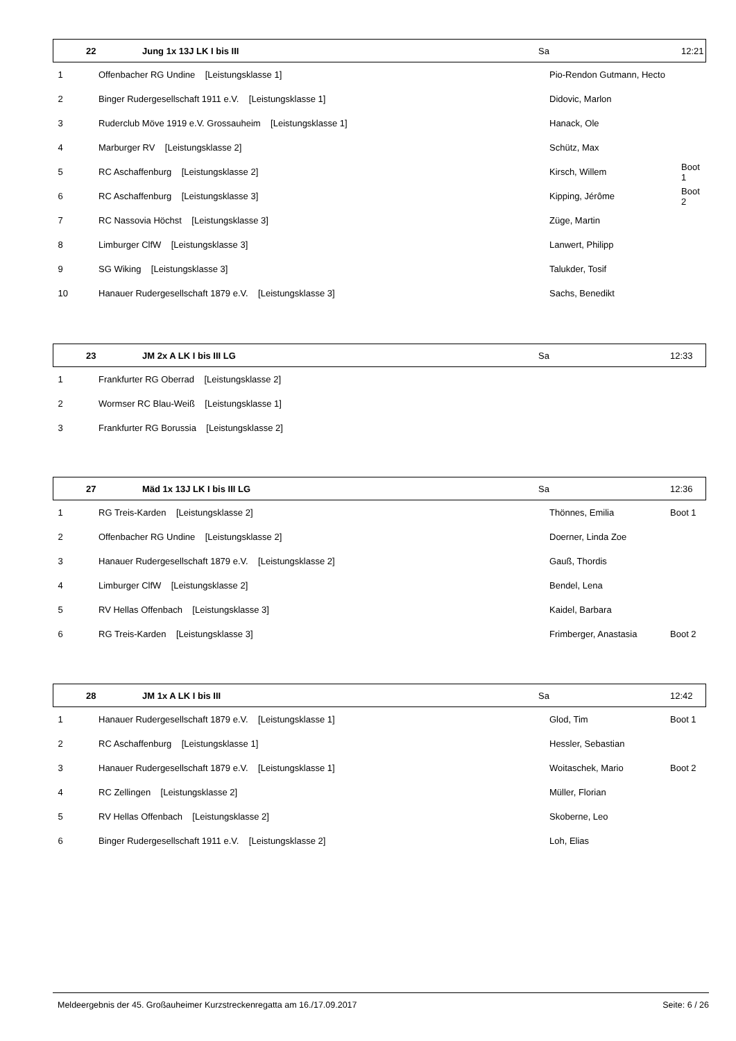| 22 | Jung 1x 13J LK I bis III | Sa | 12:21 |
| 1 | Offenbacher RG Undine [Leistungsklasse 1] | Pio-Rendon Gutmann, Hecto | |
| 2 | Binger Rudergesellschaft 1911 e.V. [Leistungsklasse 1] | Didovic, Marlon | |
| 3 | Ruderclub Möve 1919 e.V. Grossauheim [Leistungsklasse 1] | Hanack, Ole | |
| 4 | Marburger RV [Leistungsklasse 2] | Schütz, Max | |
| 5 | RC Aschaffenburg [Leistungsklasse 2] | Kirsch, Willem | Boot 1 |
| 6 | RC Aschaffenburg [Leistungsklasse 3] | Kipping, Jérôme | Boot 2 |
| 7 | RC Nassovia Höchst [Leistungsklasse 3] | Züge, Martin | |
| 8 | Limburger ClfW [Leistungsklasse 3] | Lanwert, Philipp | |
| 9 | SG Wiking [Leistungsklasse 3] | Talukder, Tosif | |
| 10 | Hanauer Rudergesellschaft 1879 e.V. [Leistungsklasse 3] | Sachs, Benedikt | |
| 23 | JM 2x A LK I bis III LG | Sa | 12:33 |
| 1 | Frankfurter RG Oberrad [Leistungsklasse 2] | | |
| 2 | Wormser RC Blau-Weiß [Leistungsklasse 1] | | |
| 3 | Frankfurter RG Borussia [Leistungsklasse 2] | | |
| 27 | Mäd 1x 13J LK I bis III LG | Sa | 12:36 |
| 1 | RG Treis-Karden [Leistungsklasse 2] | Thönnes, Emilia | Boot 1 |
| 2 | Offenbacher RG Undine [Leistungsklasse 2] | Doerner, Linda Zoe | |
| 3 | Hanauer Rudergesellschaft 1879 e.V. [Leistungsklasse 2] | Gauß, Thordis | |
| 4 | Limburger ClfW [Leistungsklasse 2] | Bendel, Lena | |
| 5 | RV Hellas Offenbach [Leistungsklasse 3] | Kaidel, Barbara | |
| 6 | RG Treis-Karden [Leistungsklasse 3] | Frimberger, Anastasia | Boot 2 |
| 28 | JM 1x A LK I bis III | Sa | 12:42 |
| 1 | Hanauer Rudergesellschaft 1879 e.V. [Leistungsklasse 1] | Glod, Tim | Boot 1 |
| 2 | RC Aschaffenburg [Leistungsklasse 1] | Hessler, Sebastian | |
| 3 | Hanauer Rudergesellschaft 1879 e.V. [Leistungsklasse 1] | Woitaschek, Mario | Boot 2 |
| 4 | RC Zellingen [Leistungsklasse 2] | Müller, Florian | |
| 5 | RV Hellas Offenbach [Leistungsklasse 2] | Skoberne, Leo | |
| 6 | Binger Rudergesellschaft 1911 e.V. [Leistungsklasse 2] | Loh, Elias | |
Meldeergebnis der 45. Großauheimer Kurzstreckenregatta am 16./17.09.2017 Seite: 6 / 26